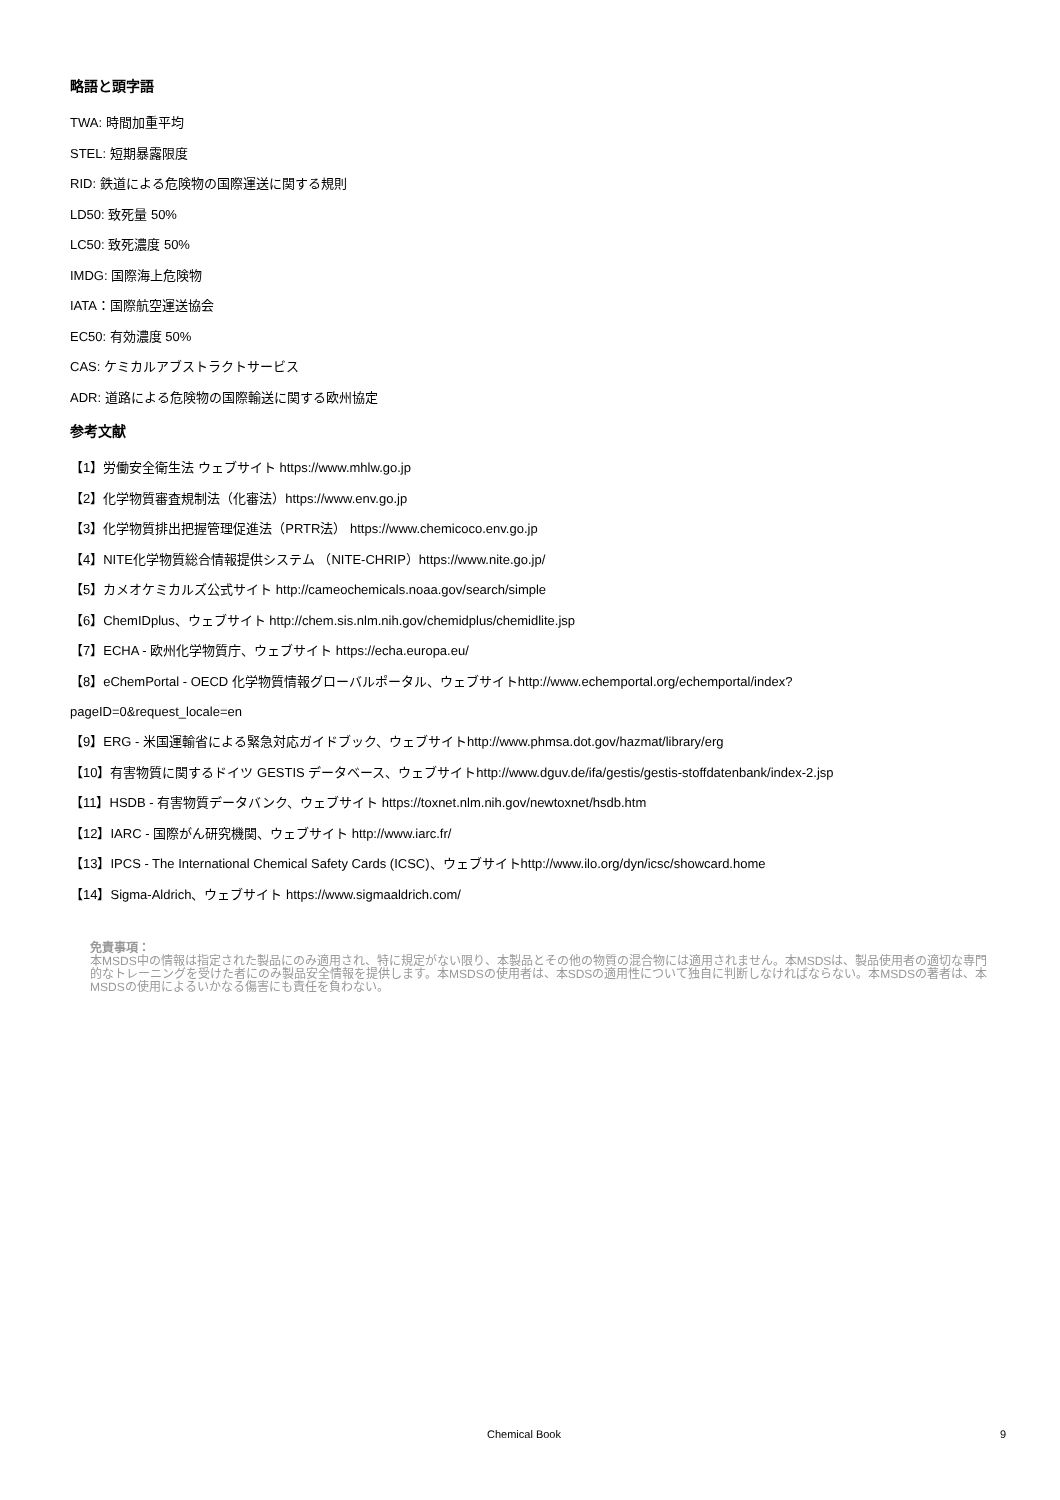略語と頭字語
TWA: 時間加重平均
STEL: 短期暴露限度
RID: 鉄道による危険物の国際運送に関する規則
LD50: 致死量 50%
LC50: 致死濃度 50%
IMDG: 国際海上危険物
IATA：国際航空運送協会
EC50: 有効濃度 50%
CAS: ケミカルアブストラクトサービス
ADR: 道路による危険物の国際輸送に関する欧州協定
参考文献
【1】労働安全衛生法 ウェブサイト https://www.mhlw.go.jp
【2】化学物質審査規制法（化審法）https://www.env.go.jp
【3】化学物質排出把握管理促進法（PRTR法） https://www.chemicoco.env.go.jp
【4】NITE化学物質総合情報提供システム （NITE-CHRIP）https://www.nite.go.jp/
【5】カメオケミカルズ公式サイト http://cameochemicals.noaa.gov/search/simple
【6】ChemIDplus、ウェブサイト http://chem.sis.nlm.nih.gov/chemidplus/chemidlite.jsp
【7】ECHA - 欧州化学物質庁、ウェブサイト https://echa.europa.eu/
【8】eChemPortal - OECD 化学物質情報グローバルポータル、ウェブサイトhttp://www.echemportal.org/echemportal/index?
pageID=0&request_locale=en
【9】ERG - 米国運輸省による緊急対応ガイドブック、ウェブサイトhttp://www.phmsa.dot.gov/hazmat/library/erg
【10】有害物質に関するドイツ GESTIS データベース、ウェブサイトhttp://www.dguv.de/ifa/gestis/gestis-stoffdatenbank/index-2.jsp
【11】HSDB - 有害物質データバンク、ウェブサイト https://toxnet.nlm.nih.gov/newtoxnet/hsdb.htm
【12】IARC - 国際がん研究機関、ウェブサイト http://www.iarc.fr/
【13】IPCS - The International Chemical Safety Cards (ICSC)、ウェブサイトhttp://www.ilo.org/dyn/icsc/showcard.home
【14】Sigma-Aldrich、ウェブサイト https://www.sigmaaldrich.com/
免責事項：
本MSDS中の情報は指定された製品にのみ適用され、特に規定がない限り、本製品とその他の物質の混合物には適用されません。本MSDSは、製品使用者の適切な専門的なトレーニングを受けた者にのみ製品安全情報を提供します。本MSDSの使用者は、本SDSの適用性について独自に判断しなければならない。本MSDSの著者は、本MSDSの使用によるいかなる傷害にも責任を負わない。
Chemical Book 9